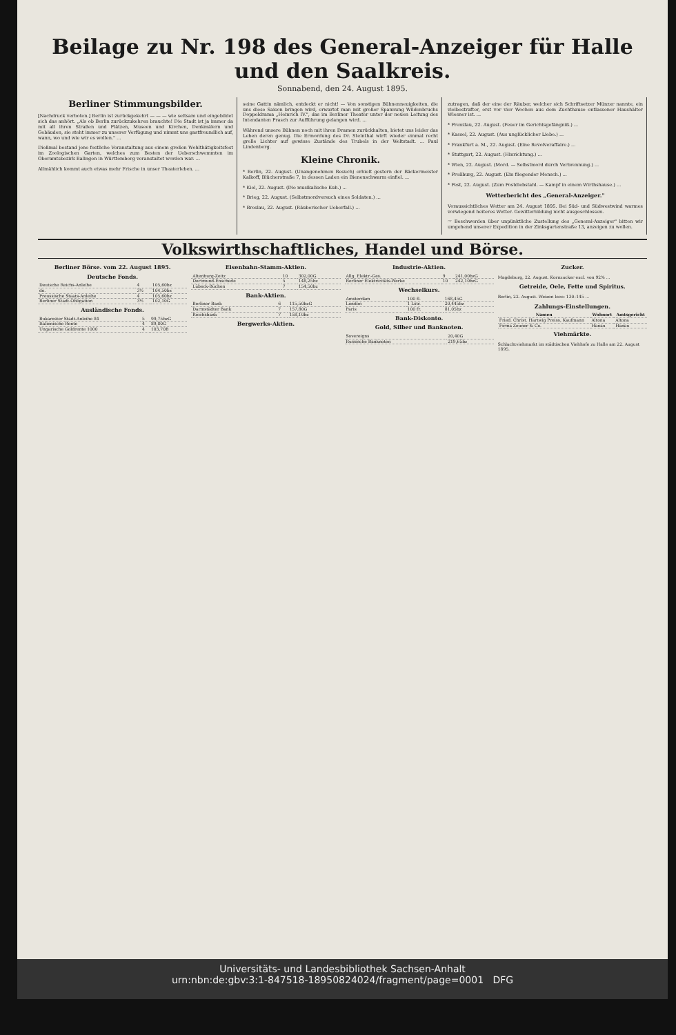Beilage zu Nr. 198 des General-Anzeiger für Halle und den Saalkreis.
Sonnabend, den 24. August 1895.
Berliner Stimmungsbilder.
[Nachdruck verboten.] Berlin ist zurückgekehrt — — — wie seltsam und eingebildet sich das anhört. „Als ob Berlin zurückzukehren brauchte! Die Stadt ist ja immer da mit all ihren Straßen und Plätzen, Museen und Kirchen, Denkmälern und Gebäuden, sie steht immer zu unserer Verfügung und nimmt uns gastfreundlich auf, wann, wo und wie wir es wollen." ...
Dießmal bestand jene festliche Veranstaltung aus einem großen Wohlthätigkeitsfest im Zoologischen Garten, welches zum Besten der Ueberschwemmten im Oberamtsbezirk Balingen in Württemberg veranstaltet worden war. ...
Allmählich kommt auch etwas mehr Frische in unser Theaterleben. ...
seine Gattin nämlich, entdeckt er nicht! — Von sonstigen Bühnenneuigkeiten, die uns diese Saison bringen wird, erwartet man mit großer Spannung Wildenbruchs Doppeldrama „Heinrich IV.", das im Berliner Theater unter der neuen Leitung des Intendanten Prasch zur Aufführung gelangen wird. ...
Während unsere Bühnen noch mit ihren Dramen zurückhalten, bietet uns leider das Leben deren genug. Die Ermordung des Dr. Steinthal wirft wieder einmal recht grelle Lichter auf gewisse Zustände des Trubels in der Weltstadt. ... Paul Lindenberg.
Kleine Chronik.
* Berlin, 22. August. (Unangenehmen Besuch) erhielt gestern der Bäckermeister Kalkoff, Blücherstraße 7, in dessen Laden ein Bienenschwarm einfiel. ...
* Kiel, 22. August. (Die musikalische Kuh.) ...
* Brieg, 22. August. (Selbstmordversuch eines Soldaten.) ...
* Breslau, 22. August. (Räuberischer Ueberfall.) ...
zutragen, daß der eine der Räuber, welcher sich Schriftsetzer Münzer nannte, ein vielbestrafter, erst vor vier Wochen aus dem Zuchthause entlassener Haushälter Wiesner ist. ...
* Prenzlau, 22. August. (Feuer im Gerichtsgefängniß.) ...
* Kassel, 22. August. (Aus unglücklicher Liebe.) ...
* Frankfurt a. M., 22. August. (Eine Revolveraffaire.) ...
* Stuttgart, 22. August. (Hinrichtung.) ...
* Wien, 22. August. (Mord. — Selbstmord durch Verbrennung.) ...
* Preßburg, 22. August. (Ein fliegender Mensch.) ...
* Pest, 22. August. (Zum Postdiebstahl. — Kampf in einem Wirthshause.) ...
Wetterbericht des „General-Anzeiger."
Voraussichtliches Wetter am 24. August 1895. Bei Süd- und Südwestwind warmes vorwiegend heiteres Wetter. Gewitterbildung nicht ausgeschlossen.
☞ Beschwerden über unpünktliche Zustellung des „General-Anzeiger" bitten wir umgehend unserer Expedition in der Zinksgartenstraße 13, anzeigen zu wollen.
Volkswirthschaftliches, Handel und Börse.
Berliner Börse. vom 22. August 1895.
Deutsche Fonds.
| Deutsche Reichs-Anleihe | 4 | 105,60bz |
| do. | 3½ | 104,50bz |
| Preussische Staats-Anleihe | 4 | 105,60bz |
| Berliner Stadt-Obligation | 3½ | 102,10G |
Ausländische Fonds.
| Bukarester Stadt-Anleihe 84 | 5 | 99,75bzG |
| Italienische Rente | 4 | 89,80G |
| Ungarische Goldrente 1000 | 4 | 103,70B |
Eisenbahn-Stamm-Aktien.
| Altenburg-Zeitz | 10 | 302,00G |
| Dortmund-Enschede | 5 | 148,25bz |
| Lübeck-Büchen | 7 | 154,50bz |
Bank-Aktien.
| Berliner Bank | 6 | 115,50bzG |
| Darmstädter Bank | 7 | 157,80G |
| Reichsbank | 7 | 158,10bz |
Bergwerks-Aktien.
Industrie-Aktien.
| Allg. Elektr.-Ges. | 9 | 241,00bzG |
| Berliner Elektricitäts-Werke | 10 | 242,10bzG |
Wechselkurs.
| Amsterdam | 100 fl. | 168,45G |
| London | 1 Lstr. | 20,445bz |
| Paris | 100 fr. | 81,05bz |
Bank-Diskonto.
Gold, Silber und Banknoten.
| Sovereigns | 20,40G |
| Russische Banknoten | 219,65bz |
Zucker.
Magdeburg, 22. August. Kornzucker excl. von 92% ...
Getreide, Oele, Fette und Spiritus.
Berlin, 22. August. Weizen loco: 130–145 ...
Zahlungs-Einstellungen.
| Namen | Wohnort | Amtsgericht |
| --- | --- | --- |
| Fried. Christ. Hartwig Preiss, Kaufmann | Altona | Altona |
| Firma Zeuner & Co. | Hanau | Hanau |
Viehmärkte.
Schlachtviehmarkt im städtischen Viehhofe zu Halle am 22. August 1895.
Universitäts- und Landesbibliothek Sachsen-Anhalt
urn:nbn:de:gbv:3:1-847518-18950824024/fragment/page=0001 DFG